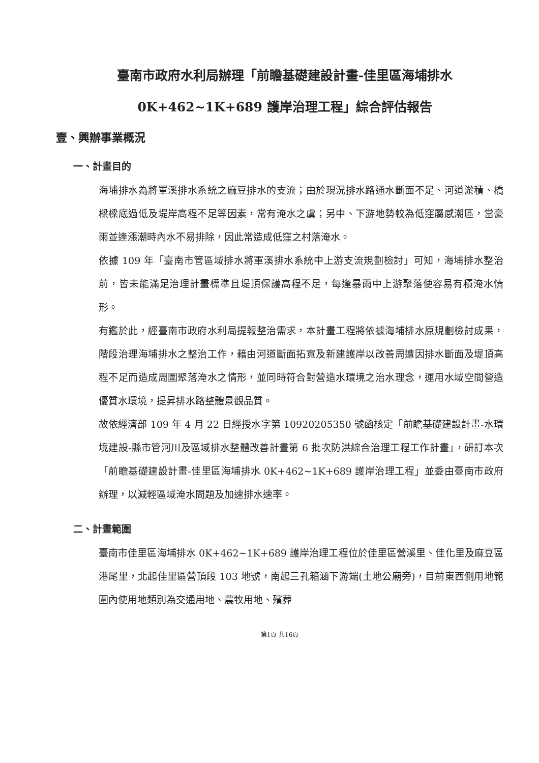臺南市政府水利局辦理「前瞻基礎建設計畫-佳里區海埔排水
0K+462~1K+689 護岸治理工程」綜合評估報告
壹、興辦事業概況
一、計畫目的
海埔排水為將軍溪排水系統之麻豆排水的支流；由於現況排水路通水斷面不足、河道淤積、橋樑樑底過低及堤岸高程不足等因素，常有淹水之虞；另中、下游地勢較為低窪屬感潮區，當豪雨並逢漲潮時內水不易排除，因此常造成低窪之村落淹水。
依據 109 年「臺南市管區域排水將軍溪排水系統中上游支流規劃檢討」可知，海埔排水整治前，皆未能滿足治理計畫標準且堤頂保護高程不足，每逢暴雨中上游聚落便容易有積淹水情形。
有鑑於此，經臺南市政府水利局提報整治需求，本計畫工程將依據海埔排水原規劃檢討成果，階段治理海埔排水之整治工作，藉由河道斷面拓寬及新建護岸以改善周遭因排水斷面及堤頂高程不足而造成周圍聚落淹水之情形，並同時符合對營造水環境之治水理念，運用水域空間營造優質水環境，提昇排水路整體景觀品質。
故依經濟部 109 年 4 月 22 日經授水字第 10920205350 號函核定「前瞻基礎建設計畫-水環境建設-縣市管河川及區域排水整體改善計畫第 6 批次防洪綜合治理工程工作計畫」，研訂本次「前瞻基礎建設計畫-佳里區海埔排水 0K+462~1K+689 護岸治理工程」並委由臺南市政府辦理，以減輕區域淹水問題及加速排水速率。
二、計畫範圍
臺南市佳里區海埔排水 0K+462~1K+689 護岸治理工程位於佳里區營溪里、佳化里及麻豆區港尾里，北起佳里區營頂段 103 地號，南起三孔箱涵下游端(土地公廟旁)，目前東西側用地範圍內使用地類別為交通用地、農牧用地、殯葬
第1頁 共16頁